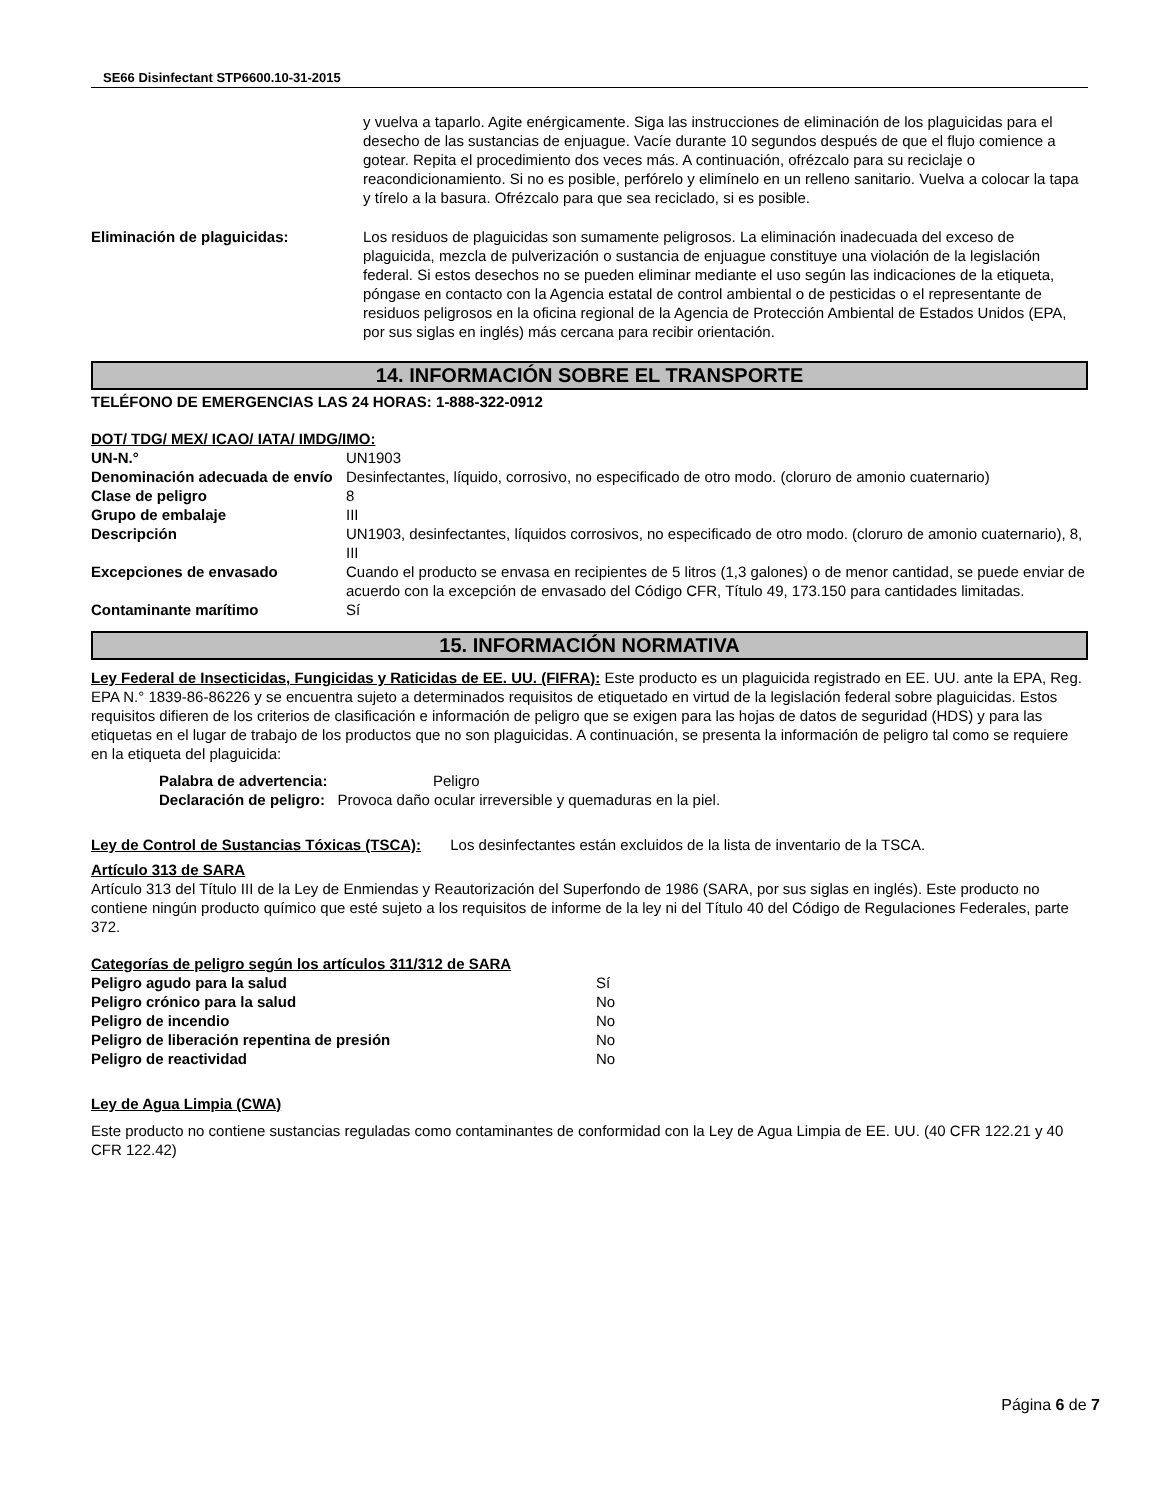SE66 Disinfectant STP6600.10-31-2015
y vuelva a taparlo. Agite enérgicamente. Siga las instrucciones de eliminación de los plaguicidas para el desecho de las sustancias de enjuague. Vacíe durante 10 segundos después de que el flujo comience a gotear. Repita el procedimiento dos veces más. A continuación, ofrézcalo para su reciclaje o reacondicionamiento. Si no es posible, perfórelo y elimínelo en un relleno sanitario. Vuelva a colocar la tapa y tírelo a la basura. Ofrézcalo para que sea reciclado, si es posible.
Eliminación de plaguicidas: Los residuos de plaguicidas son sumamente peligrosos. La eliminación inadecuada del exceso de plaguicida, mezcla de pulverización o sustancia de enjuague constituye una violación de la legislación federal. Si estos desechos no se pueden eliminar mediante el uso según las indicaciones de la etiqueta, póngase en contacto con la Agencia estatal de control ambiental o de pesticidas o el representante de residuos peligrosos en la oficina regional de la Agencia de Protección Ambiental de Estados Unidos (EPA, por sus siglas en inglés) más cercana para recibir orientación.
14. INFORMACIÓN SOBRE EL TRANSPORTE
TELÉFONO DE EMERGENCIAS LAS 24 HORAS: 1-888-322-0912
DOT/ TDG/ MEX/ ICAO/ IATA/ IMDG/IMO:
| UN-N.° | UN1903 |
| Denominación adecuada de envío | Desinfectantes, líquido, corrosivo, no especificado de otro modo. (cloruro de amonio cuaternario) |
| Clase de peligro | 8 |
| Grupo de embalaje | III |
| Descripción | UN1903, desinfectantes, líquidos corrosivos, no especificado de otro modo. (cloruro de amonio cuaternario), 8, III |
| Excepciones de envasado | Cuando el producto se envasa en recipientes de 5 litros (1,3 galones) o de menor cantidad, se puede enviar de acuerdo con la excepción de envasado del Código CFR, Título 49, 173.150 para cantidades limitadas. |
| Contaminante marítimo | Sí |
15. INFORMACIÓN NORMATIVA
Ley Federal de Insecticidas, Fungicidas y Raticidas de EE. UU. (FIFRA): Este producto es un plaguicida registrado en EE. UU. ante la EPA, Reg. EPA N.° 1839-86-86226 y se encuentra sujeto a determinados requisitos de etiquetado en virtud de la legislación federal sobre plaguicidas. Estos requisitos difieren de los criterios de clasificación e información de peligro que se exigen para las hojas de datos de seguridad (HDS) y para las etiquetas en el lugar de trabajo de los productos que no son plaguicidas. A continuación, se presenta la información de peligro tal como se requiere en la etiqueta del plaguicida:
| Palabra de advertencia: | Peligro |
| Declaración de peligro: Provoca daño ocular irreversible y quemaduras en la piel. | |
Ley de Control de Sustancias Tóxicas (TSCA): Los desinfectantes están excluidos de la lista de inventario de la TSCA.
Artículo 313 de SARA
Artículo 313 del Título III de la Ley de Enmiendas y Reautorización del Superfondo de 1986 (SARA, por sus siglas en inglés). Este producto no contiene ningún producto químico que esté sujeto a los requisitos de informe de la ley ni del Título 40 del Código de Regulaciones Federales, parte 372.
Categorías de peligro según los artículos 311/312 de SARA
| Peligro agudo para la salud | Sí |
| Peligro crónico para la salud | No |
| Peligro de incendio | No |
| Peligro de liberación repentina de presión | No |
| Peligro de reactividad | No |
Ley de Agua Limpia (CWA)
Este producto no contiene sustancias reguladas como contaminantes de conformidad con la Ley de Agua Limpia de EE. UU. (40 CFR 122.21 y 40 CFR 122.42)
Página 6 de 7